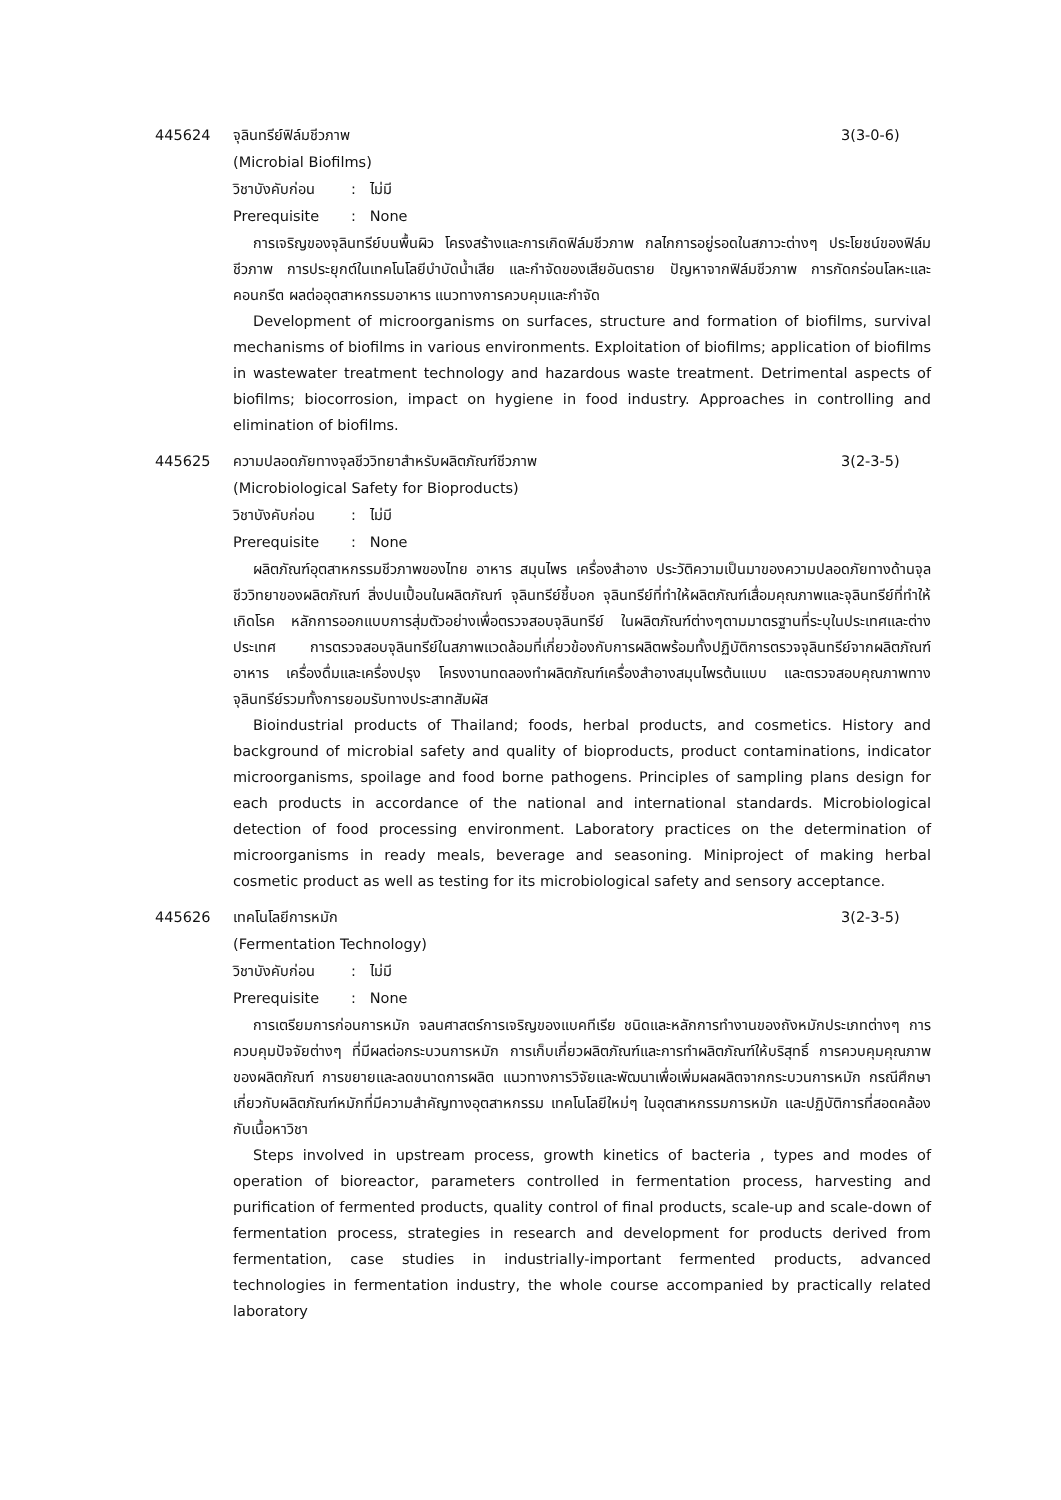445624 จุลินทรีย์ฟิล์มชีวภาพ 3(3-0-6)
(Microbial Biofilms)
วิชาบังคับก่อน: ไม่มี
Prerequisite: None
การเจริญของจุลินทรีย์บนพื้นผิว โครงสร้างและการเกิดฟิล์มชีวภาพ กลไกการอยู่รอดในสภาวะต่างๆ ประโยชน์ของฟิล์มชีวภาพ การประยุกต์ในเทคโนโลยีบำบัดน้ำเสีย และกำจัดของเสียอันตราย ปัญหาจากฟิล์มชีวภาพ การกัดกร่อนโลหะและคอนกรีต ผลต่ออุตสาหกรรมอาหาร แนวทางการควบคุมและกำจัด
Development of microorganisms on surfaces, structure and formation of biofilms, survival mechanisms of biofilms in various environments. Exploitation of biofilms; application of biofilms in wastewater treatment technology and hazardous waste treatment. Detrimental aspects of biofilms; biocorrosion, impact on hygiene in food industry. Approaches in controlling and elimination of biofilms.
445625 ความปลอดภัยทางจุลชีววิทยาสำหรับผลิตภัณฑ์ชีวภาพ 3(2-3-5)
(Microbiological Safety for Bioproducts)
วิชาบังคับก่อน: ไม่มี
Prerequisite: None
ผลิตภัณฑ์อุตสาหกรรมชีวภาพของไทย อาหาร สมุนไพร เครื่องสำอาง ประวัติความเป็นมาของความปลอดภัยทางด้านจุลชีววิทยาของผลิตภัณฑ์ สิ่งปนเปื้อนในผลิตภัณฑ์ จุลินทรีย์ชี้บอก จุลินทรีย์ที่ทำให้ผลิตภัณฑ์เสื่อมคุณภาพและจุลินทรีย์ที่ทำให้เกิดโรค หลักการออกแบบการสุ่มตัวอย่างเพื่อตรวจสอบจุลินทรีย์ ในผลิตภัณฑ์ต่างๆตามมาตรฐานที่ระบุในประเทศและต่างประเทศ การตรวจสอบจุลินทรีย์ในสภาพแวดล้อมที่เกี่ยวข้องกับการผลิตพร้อมทั้งปฏิบัติการตรวจจุลินทรีย์จากผลิตภัณฑ์อาหาร เครื่องดื่มและเครื่องปรุง โครงงานทดลองทำผลิตภัณฑ์เครื่องสำอางสมุนไพรต้นแบบ และตรวจสอบคุณภาพทางจุลินทรีย์รวมทั้งการยอมรับทางประสาทสัมผัส
Bioindustrial products of Thailand; foods, herbal products, and cosmetics. History and background of microbial safety and quality of bioproducts, product contaminations, indicator microorganisms, spoilage and food borne pathogens. Principles of sampling plans design for each products in accordance of the national and international standards. Microbiological detection of food processing environment. Laboratory practices on the determination of microorganisms in ready meals, beverage and seasoning. Miniproject of making herbal cosmetic product as well as testing for its microbiological safety and sensory acceptance.
445626 เทคโนโลยีการหมัก 3(2-3-5)
(Fermentation Technology)
วิชาบังคับก่อน: ไม่มี
Prerequisite: None
การเตรียมการก่อนการหมัก จลนศาสตร์การเจริญของแบคทีเรีย ชนิดและหลักการทำงานของถังหมักประเภทต่างๆ การควบคุมปัจจัยต่างๆ ที่มีผลต่อกระบวนการหมัก การเก็บเกี่ยวผลิตภัณฑ์และการทำผลิตภัณฑ์ให้บริสุทธิ์ การควบคุมคุณภาพของผลิตภัณฑ์ การขยายและลดขนาดการผลิต แนวทางการวิจัยและพัฒนาเพื่อเพิ่มผลผลิตจากกระบวนการหมัก กรณีศึกษาเกี่ยวกับผลิตภัณฑ์หมักที่มีความสำคัญทางอุตสาหกรรม เทคโนโลยีใหม่ๆ ในอุตสาหกรรมการหมัก และปฏิบัติการที่สอดคล้องกับเนื้อหาวิชา
Steps involved in upstream process, growth kinetics of bacteria , types and modes of operation of bioreactor, parameters controlled in fermentation process, harvesting and purification of fermented products, quality control of final products, scale-up and scale-down of fermentation process, strategies in research and development for products derived from fermentation, case studies in industrially-important fermented products, advanced technologies in fermentation industry, the whole course accompanied by practically related laboratory